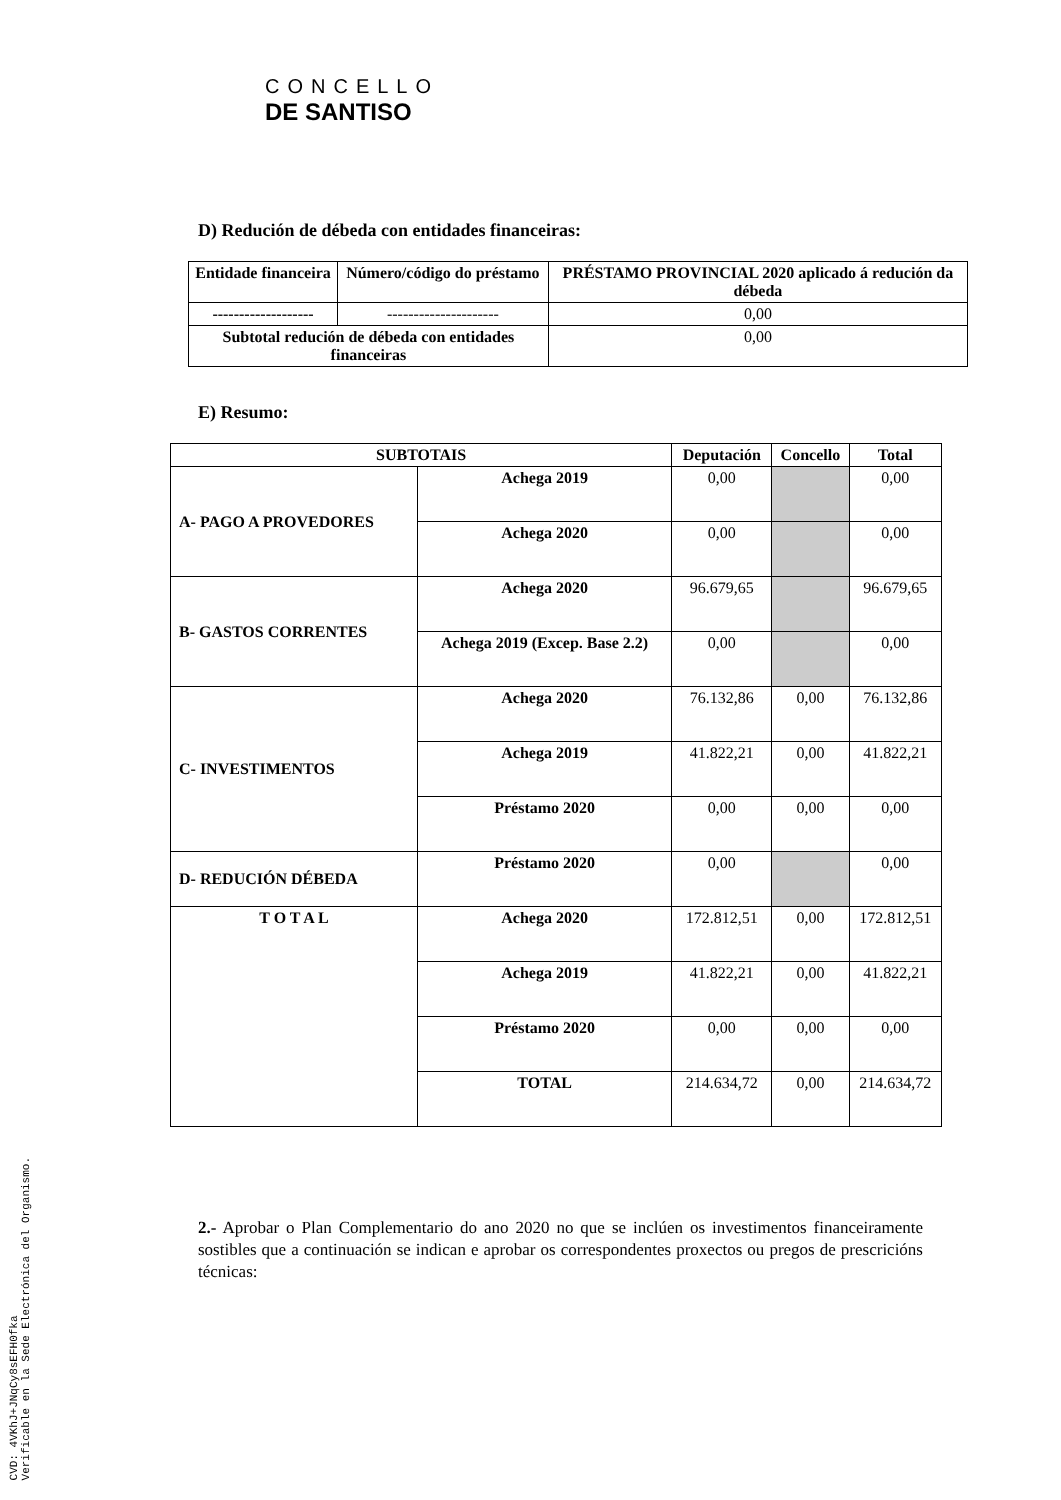CONCELLO
DE SANTISO
D) Redución de débeda con entidades financeiras:
| Entidade financeira | Número/código do préstamo | PRÉSTAMO PROVINCIAL 2020 aplicado á redución da débeda |
| --- | --- | --- |
| ------------------- | --------------------- | 0,00 |
| Subtotal redución de débeda con entidades financeiras | | 0,00 |
E) Resumo:
| SUBTOTAIS | | Deputación | Concello | Total |
| --- | --- | --- | --- | --- |
| A- PAGO A PROVEDORES | Achega 2019 | 0,00 | | 0,00 |
| | Achega 2020 | 0,00 | | 0,00 |
| B- GASTOS CORRENTES | Achega 2020 | 96.679,65 | | 96.679,65 |
| | Achega 2019 (Excep. Base 2.2) | 0,00 | | 0,00 |
| C- INVESTIMENTOS | Achega 2020 | 76.132,86 | 0,00 | 76.132,86 |
| | Achega 2019 | 41.822,21 | 0,00 | 41.822,21 |
| | Préstamo 2020 | 0,00 | 0,00 | 0,00 |
| D- REDUCIÓN DÉBEDA | Préstamo 2020 | 0,00 | | 0,00 |
| T O T A L | Achega 2020 | 172.812,51 | 0,00 | 172.812,51 |
| | Achega 2019 | 41.822,21 | 0,00 | 41.822,21 |
| | Préstamo 2020 | 0,00 | 0,00 | 0,00 |
| | TOTAL | 214.634,72 | 0,00 | 214.634,72 |
2.- Aprobar o Plan Complementario do ano 2020 no que se inclúen os investimentos financeiramente sostibles que a continuación se indican e aprobar os correspondentes proxectos ou pregos de prescricións técnicas:
CVD: 4VKhJ+JNqCy8sEFH0fka
Verificable en la Sede Electrónica del Organismo.